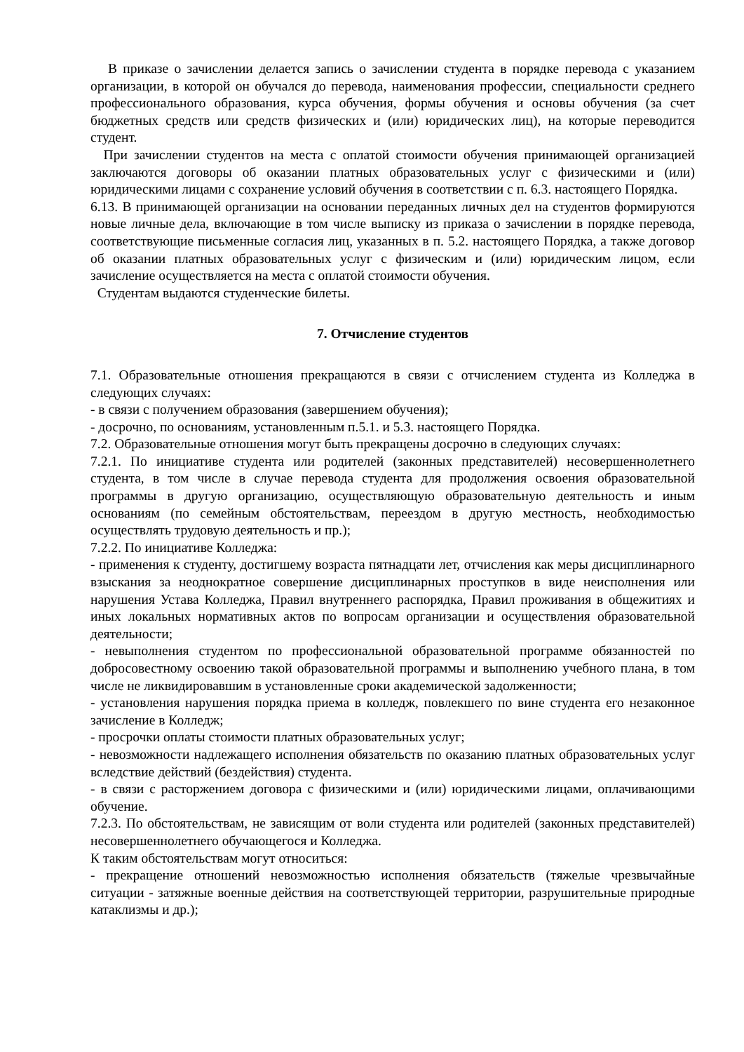В приказе о зачислении делается запись о зачислении студента в порядке перевода с указанием организации, в которой он обучался до перевода, наименования профессии, специальности среднего профессионального образования, курса обучения, формы обучения и основы обучения (за счет бюджетных средств или средств физических и (или) юридических лиц), на которые переводится студент.
При зачислении студентов на места с оплатой стоимости обучения принимающей организацией заключаются договоры об оказании платных образовательных услуг с физическими и (или) юридическими лицами с сохранение условий обучения в соответствии с п. 6.3. настоящего Порядка.
6.13. В принимающей организации на основании переданных личных дел на студентов формируются новые личные дела, включающие в том числе выписку из приказа о зачислении в порядке перевода, соответствующие письменные согласия лиц, указанных в п. 5.2. настоящего Порядка, а также договор об оказании платных образовательных услуг с физическим и (или) юридическим лицом, если зачисление осуществляется на места с оплатой стоимости обучения.
Студентам выдаются студенческие билеты.
7. Отчисление студентов
7.1. Образовательные отношения прекращаются в связи с отчислением студента из Колледжа в следующих случаях:
- в связи с получением образования (завершением обучения);
- досрочно, по основаниям, установленным п.5.1. и 5.3. настоящего Порядка.
7.2. Образовательные отношения могут быть прекращены досрочно в следующих случаях:
7.2.1. По инициативе студента или родителей (законных представителей) несовершеннолетнего студента, в том числе в случае перевода студента для продолжения освоения образовательной программы в другую организацию, осуществляющую образовательную деятельность и иным основаниям (по семейным обстоятельствам, переездом в другую местность, необходимостью осуществлять трудовую деятельность и пр.);
7.2.2. По инициативе Колледжа:
- применения к студенту, достигшему возраста пятнадцати лет, отчисления как меры дисциплинарного взыскания за неоднократное совершение дисциплинарных проступков в виде неисполнения или нарушения Устава Колледжа, Правил внутреннего распорядка, Правил проживания в общежитиях и иных локальных нормативных актов по вопросам организации и осуществления образовательной деятельности;
- невыполнения студентом по профессиональной образовательной программе обязанностей по добросовестному освоению такой образовательной программы и выполнению учебного плана, в том числе не ликвидировавшим в установленные сроки академической задолженности;
- установления нарушения порядка приема в колледж, повлекшего по вине студента его незаконное зачисление в Колледж;
- просрочки оплаты стоимости платных образовательных услуг;
- невозможности надлежащего исполнения обязательств по оказанию платных образовательных услуг вследствие действий (бездействия) студента.
- в связи с расторжением договора с физическими и (или) юридическими лицами, оплачивающими обучение.
7.2.3. По обстоятельствам, не зависящим от воли студента или родителей (законных представителей) несовершеннолетнего обучающегося и Колледжа.
К таким обстоятельствам могут относиться:
- прекращение отношений невозможностью исполнения обязательств (тяжелые чрезвычайные ситуации - затяжные военные действия на соответствующей территории, разрушительные природные катаклизмы и др.);